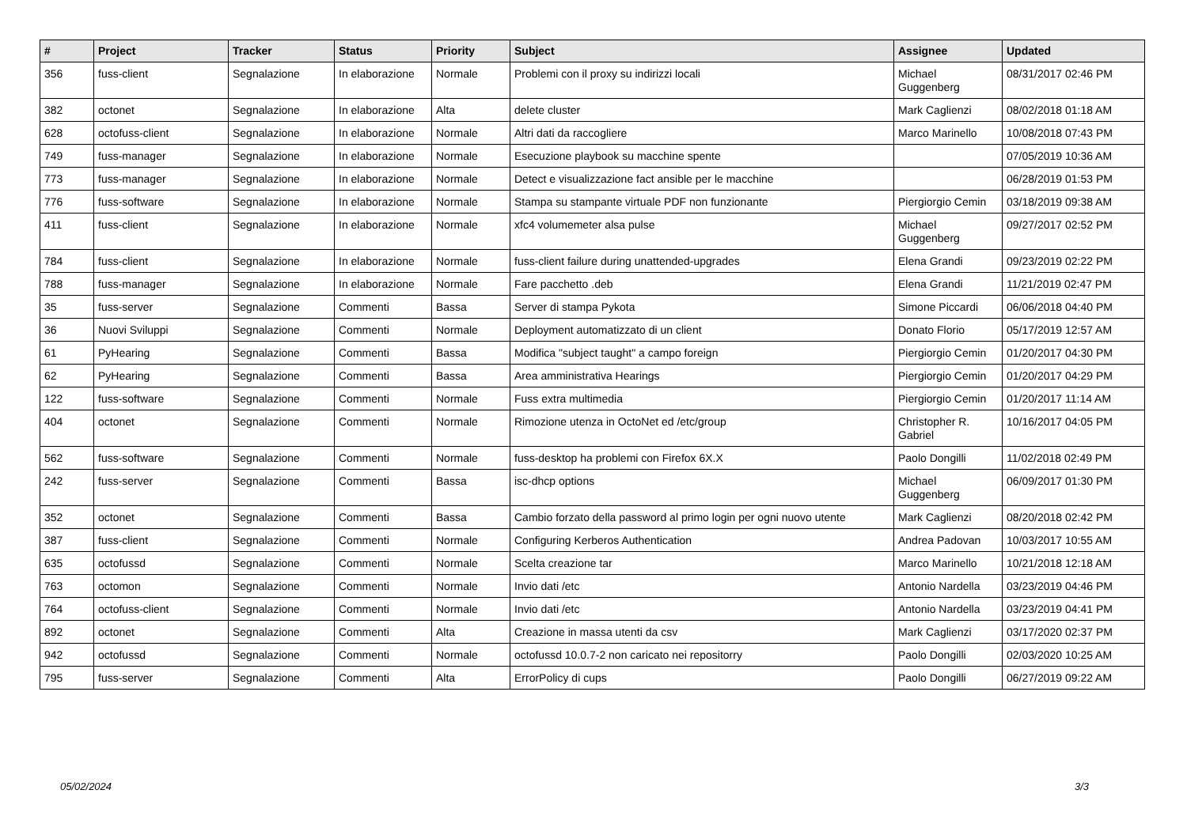| # | Project | Tracker | Status | Priority | Subject | Assignee | Updated |
| --- | --- | --- | --- | --- | --- | --- | --- |
| 356 | fuss-client | Segnalazione | In elaborazione | Normale | Problemi con il proxy su indirizzi locali | Michael Guggenberg | 08/31/2017 02:46 PM |
| 382 | octonet | Segnalazione | In elaborazione | Alta | delete cluster | Mark Caglienzi | 08/02/2018 01:18 AM |
| 628 | octofuss-client | Segnalazione | In elaborazione | Normale | Altri dati da raccogliere | Marco Marinello | 10/08/2018 07:43 PM |
| 749 | fuss-manager | Segnalazione | In elaborazione | Normale | Esecuzione playbook su macchine spente | | 07/05/2019 10:36 AM |
| 773 | fuss-manager | Segnalazione | In elaborazione | Normale | Detect e visualizzazione fact ansible per le macchine | | 06/28/2019 01:53 PM |
| 776 | fuss-software | Segnalazione | In elaborazione | Normale | Stampa su stampante virtuale PDF non funzionante | Piergiorgio Cemin | 03/18/2019 09:38 AM |
| 411 | fuss-client | Segnalazione | In elaborazione | Normale | xfc4 volumemeter alsa pulse | Michael Guggenberg | 09/27/2017 02:52 PM |
| 784 | fuss-client | Segnalazione | In elaborazione | Normale | fuss-client failure during unattended-upgrades | Elena Grandi | 09/23/2019 02:22 PM |
| 788 | fuss-manager | Segnalazione | In elaborazione | Normale | Fare pacchetto .deb | Elena Grandi | 11/21/2019 02:47 PM |
| 35 | fuss-server | Segnalazione | Commenti | Bassa | Server di stampa Pykota | Simone Piccardi | 06/06/2018 04:40 PM |
| 36 | Nuovi Sviluppi | Segnalazione | Commenti | Normale | Deployment automatizzato di un client | Donato Florio | 05/17/2019 12:57 AM |
| 61 | PyHearing | Segnalazione | Commenti | Bassa | Modifica "subject taught" a campo foreign | Piergiorgio Cemin | 01/20/2017 04:30 PM |
| 62 | PyHearing | Segnalazione | Commenti | Bassa | Area amministrativa Hearings | Piergiorgio Cemin | 01/20/2017 04:29 PM |
| 122 | fuss-software | Segnalazione | Commenti | Normale | Fuss extra multimedia | Piergiorgio Cemin | 01/20/2017 11:14 AM |
| 404 | octonet | Segnalazione | Commenti | Normale | Rimozione utenza in OctoNet ed /etc/group | Christopher R. Gabriel | 10/16/2017 04:05 PM |
| 562 | fuss-software | Segnalazione | Commenti | Normale | fuss-desktop ha problemi con Firefox 6X.X | Paolo Dongilli | 11/02/2018 02:49 PM |
| 242 | fuss-server | Segnalazione | Commenti | Bassa | isc-dhcp options | Michael Guggenberg | 06/09/2017 01:30 PM |
| 352 | octonet | Segnalazione | Commenti | Bassa | Cambio forzato della password al primo login per ogni nuovo utente | Mark Caglienzi | 08/20/2018 02:42 PM |
| 387 | fuss-client | Segnalazione | Commenti | Normale | Configuring Kerberos Authentication | Andrea Padovan | 10/03/2017 10:55 AM |
| 635 | octofussd | Segnalazione | Commenti | Normale | Scelta creazione tar | Marco Marinello | 10/21/2018 12:18 AM |
| 763 | octomon | Segnalazione | Commenti | Normale | Invio dati /etc | Antonio Nardella | 03/23/2019 04:46 PM |
| 764 | octofuss-client | Segnalazione | Commenti | Normale | Invio dati /etc | Antonio Nardella | 03/23/2019 04:41 PM |
| 892 | octonet | Segnalazione | Commenti | Alta | Creazione in massa utenti da csv | Mark Caglienzi | 03/17/2020 02:37 PM |
| 942 | octofussd | Segnalazione | Commenti | Normale | octofussd 10.0.7-2 non caricato nei repositorry | Paolo Dongilli | 02/03/2020 10:25 AM |
| 795 | fuss-server | Segnalazione | Commenti | Alta | ErrorPolicy di cups | Paolo Dongilli | 06/27/2019 09:22 AM |
05/02/2024 3/3